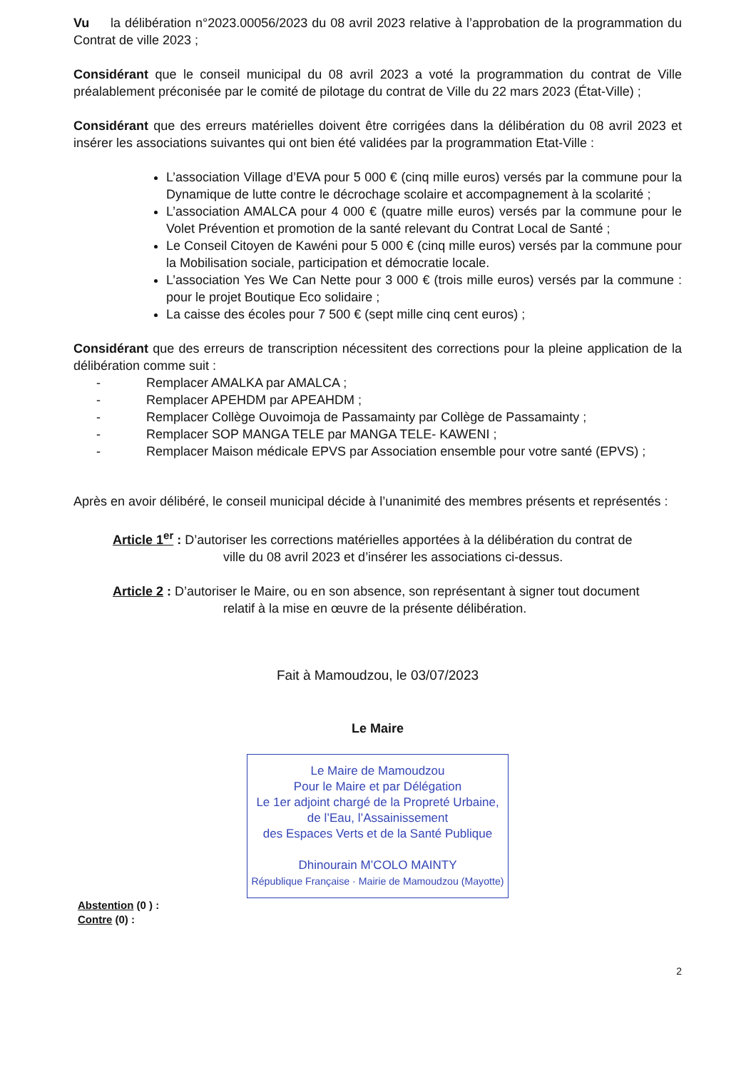Vu la délibération n°2023.00056/2023 du 08 avril 2023 relative à l’approbation de la programmation du Contrat de ville 2023 ;
Considérant que le conseil municipal du 08 avril 2023 a voté la programmation du contrat de Ville préalablement préconisée par le comité de pilotage du contrat de Ville du 22 mars 2023 (État-Ville) ;
Considérant que des erreurs matérielles doivent être corrigées dans la délibération du 08 avril 2023 et insérer les associations suivantes qui ont bien été validées par la programmation Etat-Ville :
L’association Village d’EVA pour 5 000 € (cinq mille euros) versés par la commune pour la Dynamique de lutte contre le décrochage scolaire et accompagnement à la scolarité ;
L’association AMALCA pour 4 000 € (quatre mille euros) versés par la commune pour le Volet Prévention et promotion de la santé relevant du Contrat Local de Santé ;
Le Conseil Citoyen de Kawéni pour 5 000 € (cinq mille euros) versés par la commune pour la Mobilisation sociale, participation et démocratie locale.
L’association Yes We Can Nette pour 3 000 € (trois mille euros) versés par la commune : pour le projet Boutique Eco solidaire ;
La caisse des écoles pour 7 500 € (sept mille cinq cent euros) ;
Considérant que des erreurs de transcription nécessitent des corrections pour la pleine application de la délibération comme suit :
- Remplacer AMALKA par AMALCA ;
- Remplacer APEHDM par APEAHDM ;
- Remplacer Collège Ouvoimoja de Passamainty par Collège de Passamainty ;
- Remplacer SOP MANGA TELE par MANGA TELE- KAWENI ;
- Remplacer Maison médicale EPVS par Association ensemble pour votre santé (EPVS) ;
Après en avoir délibéré, le conseil municipal décide à l’unanimité des membres présents et représentés :
Article 1<sup>er</sup> : D’autoriser les corrections matérielles apportées à la délibération du contrat de
ville du 08 avril 2023 et d’insérer les associations ci-dessus.
Article 2 : D’autoriser le Maire, ou en son absence, son représentant à signer tout document
relatif à la mise en œuvre de la présente délibération.
Fait à Mamoudzou, le 03/07/2023
Le Maire
Le Maire de Mamoudzou
Pour le Maire et par Délégation
Le 1er adjoint chargé de la Propreté Urbaine,
de l’Eau, l’Assainissement
des Espaces Verts et de la Santé Publique
Dhinourain M’COLO MAINTY
République Française · Mairie de Mamoudzou (Mayotte)
Abstention (0 ) :
Contre (0) :
2